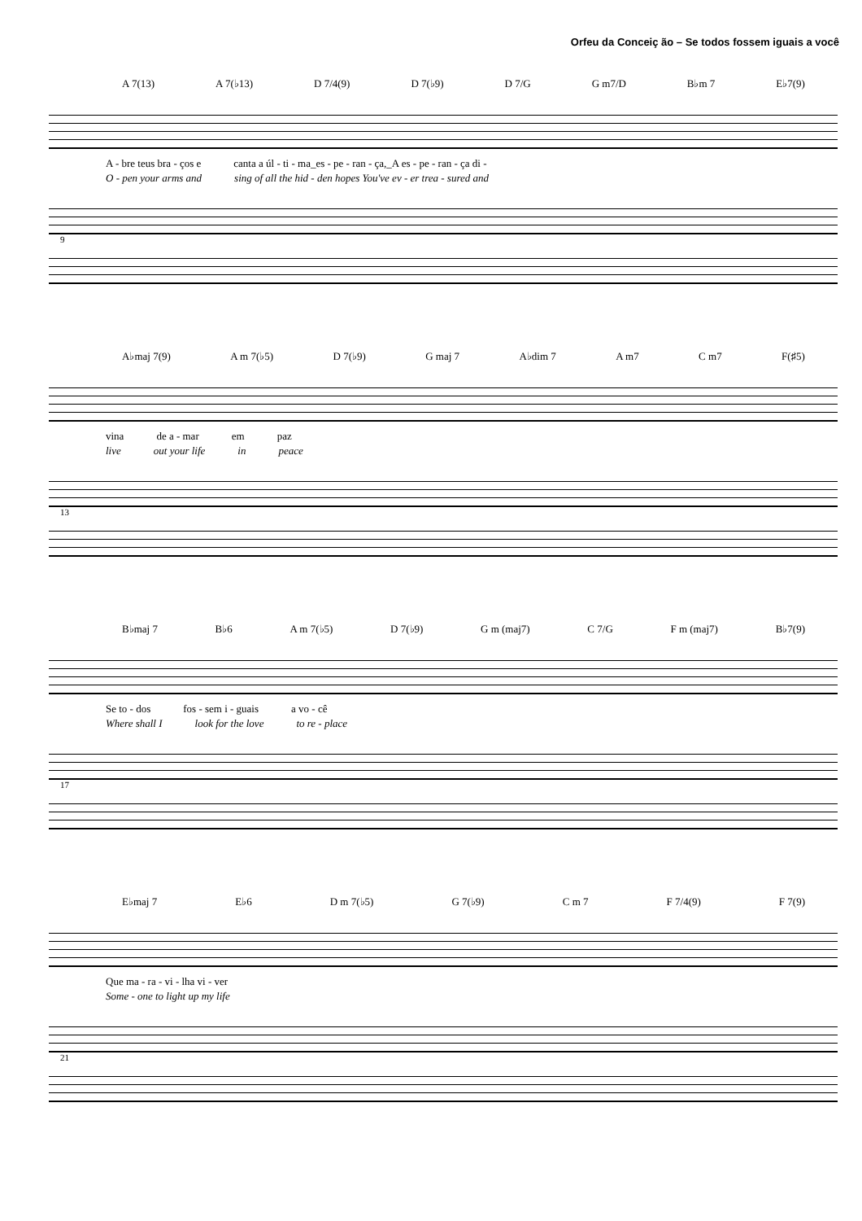Orfeu da Conceiç ão – Se todos fossem iguais a você
A 7(13) A 7(♭13) D 7/4(9) D 7(♭9) D 7/G G m7/D B♭m 7 E♭7(9)
A - bre teus bra - ços e canta a úl - ti - ma_es - pe - ran - ça,_A es - pe - ran - ça di -
O - pen your arms and sing of all the hid - den hopes You've ev - er trea - sured and
9
A♭maj 7(9) A m 7(♭5) D 7(♭9) G maj 7 A♭dim 7 A m7 C m7 F(♯5)
vina de a - mar em paz
live out your life in peace
13
B♭maj 7 B♭6 A m 7(♭5) D 7(♭9) G m (maj7) C 7/G F m (maj7) B♭7(9)
Se to - dos fos - sem i - guais a vo - cê
Where shall I look for the love to re - place
17
E♭maj 7 E♭6 D m 7(♭5) G 7(♭9) C m 7 F 7/4(9) F 7(9)
Que ma - ra - vi - lha vi - ver
Some - one to light up my life
21